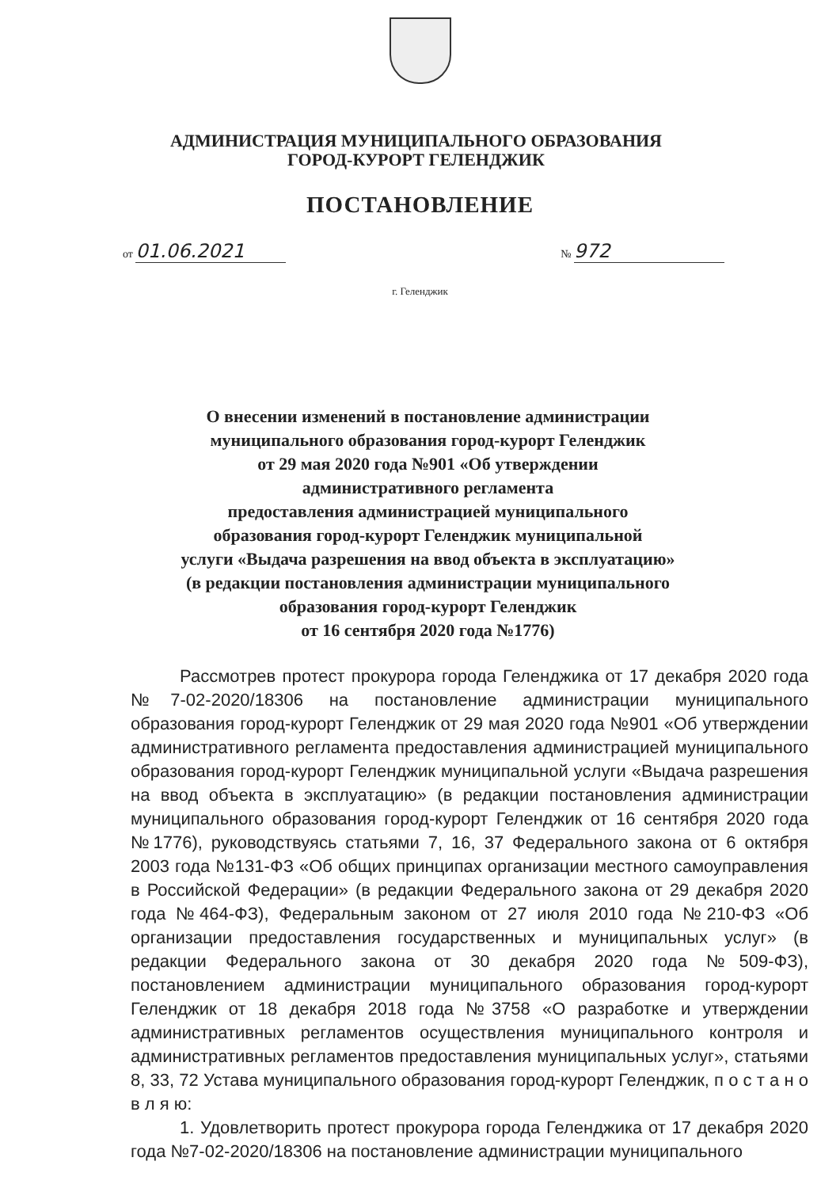АДМИНИСТРАЦИЯ МУНИЦИПАЛЬНОГО ОБРАЗОВАНИЯ
ГОРОД-КУРОРТ ГЕЛЕНДЖИК
ПОСТАНОВЛЕНИЕ
от 01.06.2021 № 972
г. Геленджик
О внесении изменений в постановление администрации
муниципального образования город-курорт Геленджик
от 29 мая 2020 года №901 «Об утверждении
административного регламента
предоставления администрацией муниципального
образования город-курорт Геленджик муниципальной
услуги «Выдача разрешения на ввод объекта в эксплуатацию»
(в редакции постановления администрации муниципального
образования город-курорт Геленджик
от 16 сентября 2020 года №1776)
Рассмотрев протест прокурора города Геленджика от 17 декабря 2020 года №7-02-2020/18306 на постановление администрации муниципального образования город-курорт Геленджик от 29 мая 2020 года №901 «Об утверждении административного регламента предоставления администрацией муниципального образования город-курорт Геленджик муниципальной услуги «Выдача разрешения на ввод объекта в эксплуатацию» (в редакции постановления администрации муниципального образования город-курорт Геленджик от 16 сентября 2020 года №1776), руководствуясь статьями 7, 16, 37 Федерального закона от 6 октября 2003 года №131-ФЗ «Об общих принципах организации местного самоуправления в Российской Федерации» (в редакции Федерального закона от 29 декабря 2020 года №464-ФЗ), Федеральным законом от 27 июля 2010 года №210-ФЗ «Об организации предоставления государственных и муниципальных услуг» (в редакции Федерального закона от 30 декабря 2020 года №509-ФЗ), постановлением администрации муниципального образования город-курорт Геленджик от 18 декабря 2018 года №3758 «О разработке и утверждении административных регламентов осуществления муниципального контроля и административных регламентов предоставления муниципальных услуг», статьями 8, 33, 72 Устава муниципального образования город-курорт Геленджик, п о с т а н о в л я ю:
1. Удовлетворить протест прокурора города Геленджика от 17 декабря 2020 года №7-02-2020/18306 на постановление администрации муниципального